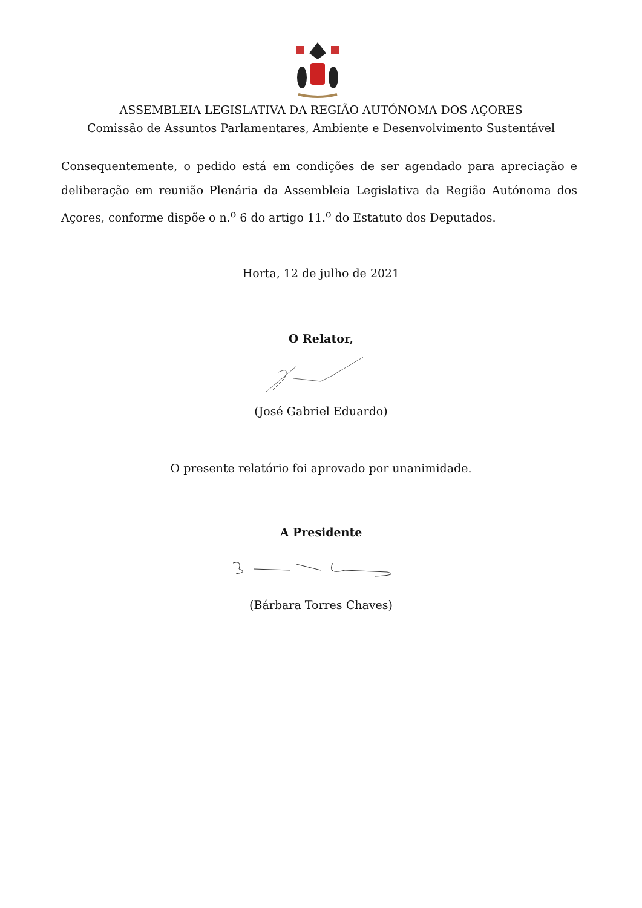ASSEMBLEIA LEGISLATIVA DA REGIÃO AUTÓNOMA DOS AÇORES
Comissão de Assuntos Parlamentares, Ambiente e Desenvolvimento Sustentável
Consequentemente, o pedido está em condições de ser agendado para apreciação e deliberação em reunião Plenária da Assembleia Legislativa da Região Autónoma dos Açores, conforme dispõe o n.<sup>o</sup> 6 do artigo 11.<sup>o</sup> do Estatuto dos Deputados.
Horta, 12 de julho de 2021
O Relator,
(José Gabriel Eduardo)
O presente relatório foi aprovado por unanimidade.
A Presidente
(Bárbara Torres Chaves)